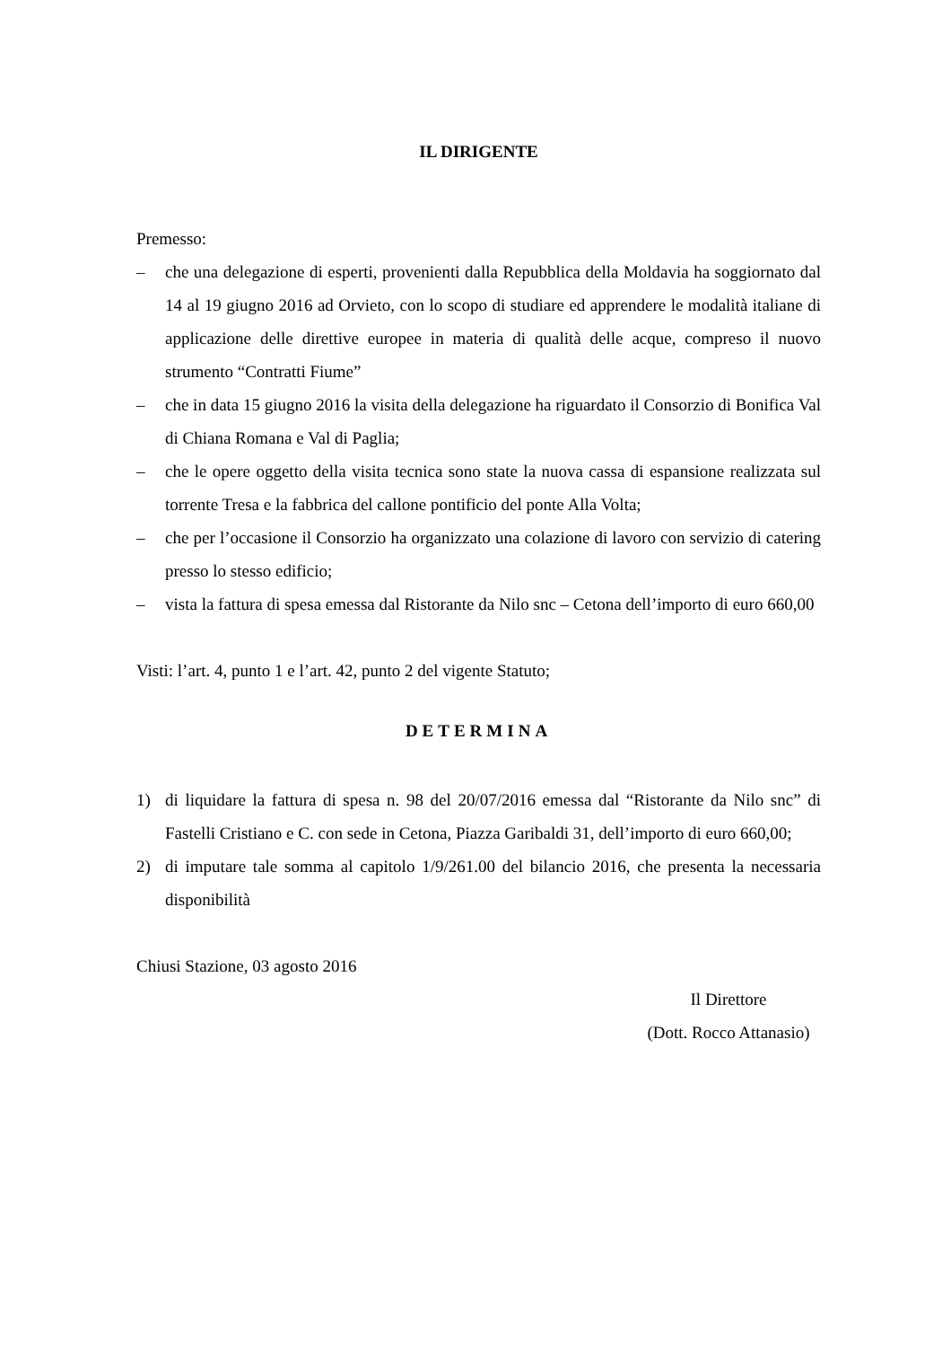IL DIRIGENTE
Premesso:
– che una delegazione di esperti, provenienti dalla Repubblica della Moldavia ha soggiornato dal 14 al 19 giugno 2016 ad Orvieto, con lo scopo di studiare ed apprendere le modalità italiane di applicazione delle direttive europee in materia di qualità delle acque, compreso il nuovo strumento “Contratti Fiume”
– che in data 15 giugno 2016 la visita della delegazione ha riguardato il Consorzio di Bonifica Val di Chiana Romana e Val di Paglia;
– che le opere oggetto della visita tecnica sono state la nuova cassa di espansione realizzata sul torrente Tresa e la fabbrica del callone pontificio del ponte Alla Volta;
– che per l’occasione il Consorzio ha organizzato una colazione di lavoro con servizio di catering presso lo stesso edificio;
– vista la fattura di spesa emessa dal Ristorante da Nilo snc – Cetona dell’importo di euro 660,00
Visti: l’art. 4, punto 1 e l’art. 42, punto 2 del vigente Statuto;
DETERMINA
1) di liquidare la fattura di spesa n. 98 del 20/07/2016 emessa dal “Ristorante da Nilo snc” di Fastelli Cristiano e C. con sede in Cetona, Piazza Garibaldi 31, dell’importo di euro 660,00;
2) di imputare tale somma al capitolo 1/9/261.00 del bilancio 2016, che presenta la necessaria disponibilità
Chiusi Stazione, 03 agosto 2016
Il Direttore
(Dott. Rocco Attanasio)